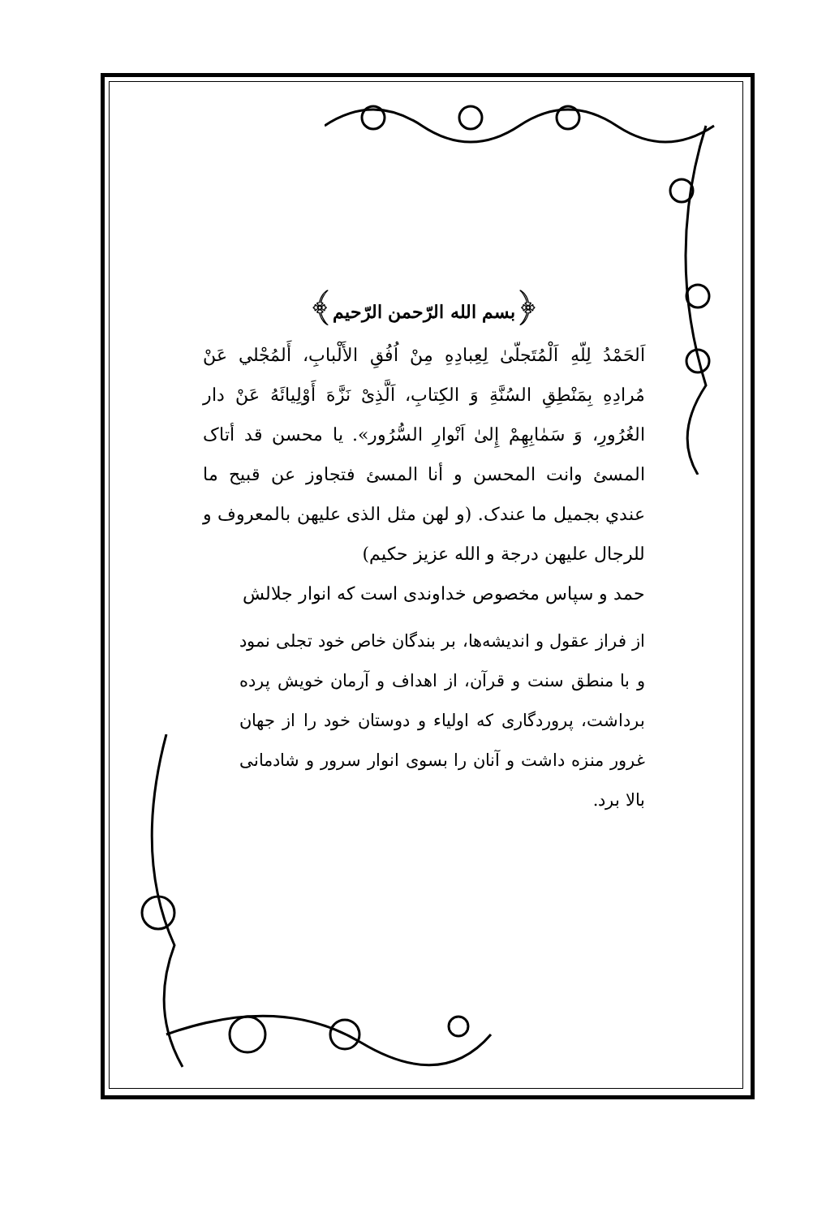﴿بسم الله الرّحمن الرّحيم﴾
اَلحَمْدُ لِلّهِ اَلْمُتَجلّیٰ لِعِبادِهِ مِنْ اُفُقِ الأَلْبابِ، أَلمُجْلي عَنْ مُرادِهِ بِمَنْطِقِ السُنَّةِ وَ الكِتابِ، اَلَّذِیْ نَزَّهَ أَوْلِيائَهُ عَنْ دار الغُرُورِ، وَ سَمٰابِهِمْ إِلیٰ اَنْوارِ السُّرُور». یا محسن قد أتاک المسئ وانت المحسن و أنا المسئ فتجاوز عن قبیح ما عندي بجميل ما عندک. (و لهن مثل الذی علیهن بالمعروف و للرجال علیهن درجة و الله عزیز حکیم)
حمد و سپاس مخصوص خداوندی است که انوار جلالش
از فراز عقول و اندیشه‌ها، بر بندگان خاص خود تجلی نمود و با منطق سنت و قرآن، از اهداف و آرمان خویش پرده برداشت، پروردگاری که اولیاء و دوستان خود را از جهان غرور منزه داشت و آنان را بسوی انوار سرور و شادمانی بالا برد.